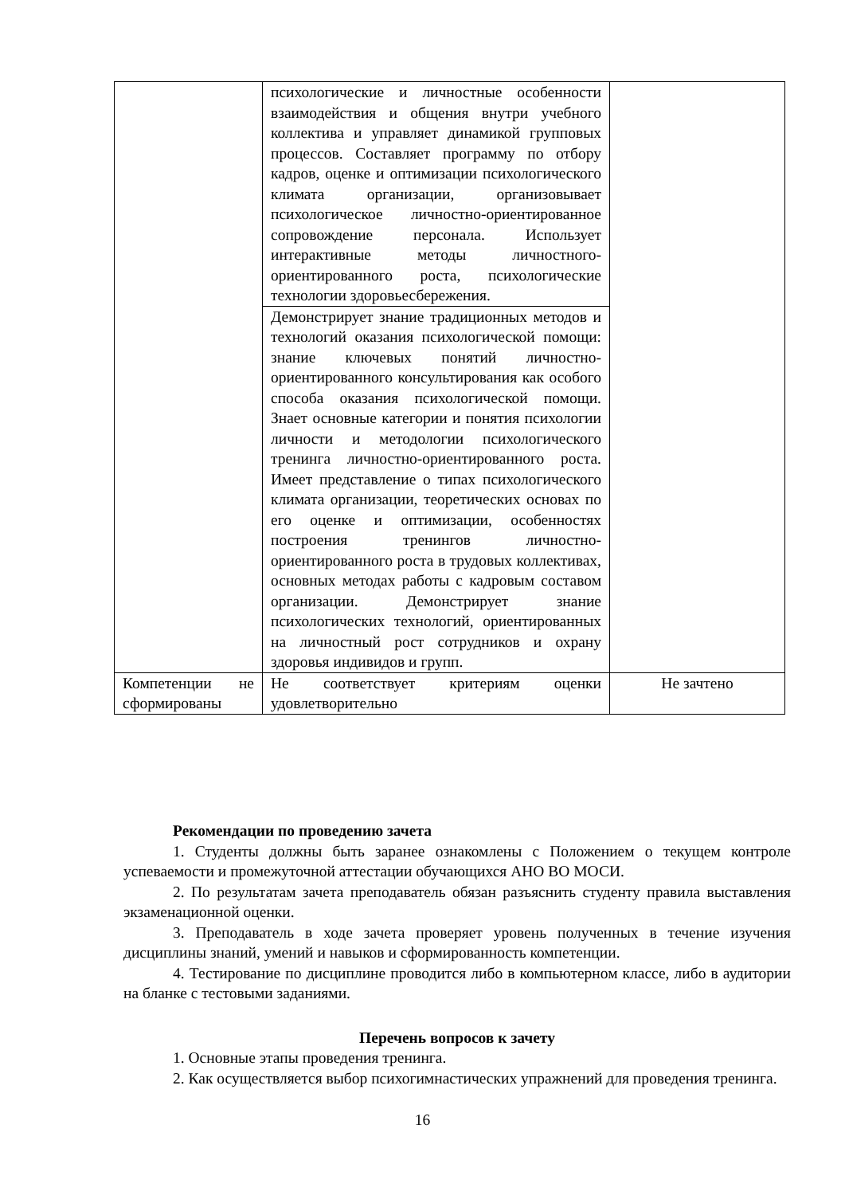| | психологические и личностные особенности взаимодействия и общения внутри учебного коллектива и управляет динамикой групповых процессов. Составляет программу по отбору кадров, оценке и оптимизации психологического климата организации, организовывает психологическое личностно-ориентированное сопровождение персонала. Использует интерактивные методы личностного-ориентированного роста, психологические технологии здоровьесбережения. | |
| | Демонстрирует знание традиционных методов и технологий оказания психологической помощи: знание ключевых понятий личностно-ориентированного консультирования как особого способа оказания психологической помощи. Знает основные категории и понятия психологии личности и методологии психологического тренинга личностно-ориентированного роста. Имеет представление о типах психологического климата организации, теоретических основах по его оценке и оптимизации, особенностях построения тренингов личностно-ориентированного роста в трудовых коллективах, основных методах работы с кадровым составом организации. Демонстрирует знание психологических технологий, ориентированных на личностный рост сотрудников и охрану здоровья индивидов и групп. | |
| Компетенции не сформированы | Не соответствует критериям оценки удовлетворительно | Не зачтено |
Рекомендации по проведению зачета
1. Студенты должны быть заранее ознакомлены с Положением о текущем контроле успеваемости и промежуточной аттестации обучающихся АНО ВО МОСИ.
2. По результатам зачета преподаватель обязан разъяснить студенту правила выставления экзаменационной оценки.
3. Преподаватель в ходе зачета проверяет уровень полученных в течение изучения дисциплины знаний, умений и навыков и сформированность компетенции.
4. Тестирование по дисциплине проводится либо в компьютерном классе, либо в аудитории на бланке с тестовыми заданиями.
Перечень вопросов к зачету
1. Основные этапы проведения тренинга.
2. Как осуществляется выбор психогимнастических упражнений для проведения тренинга.
16